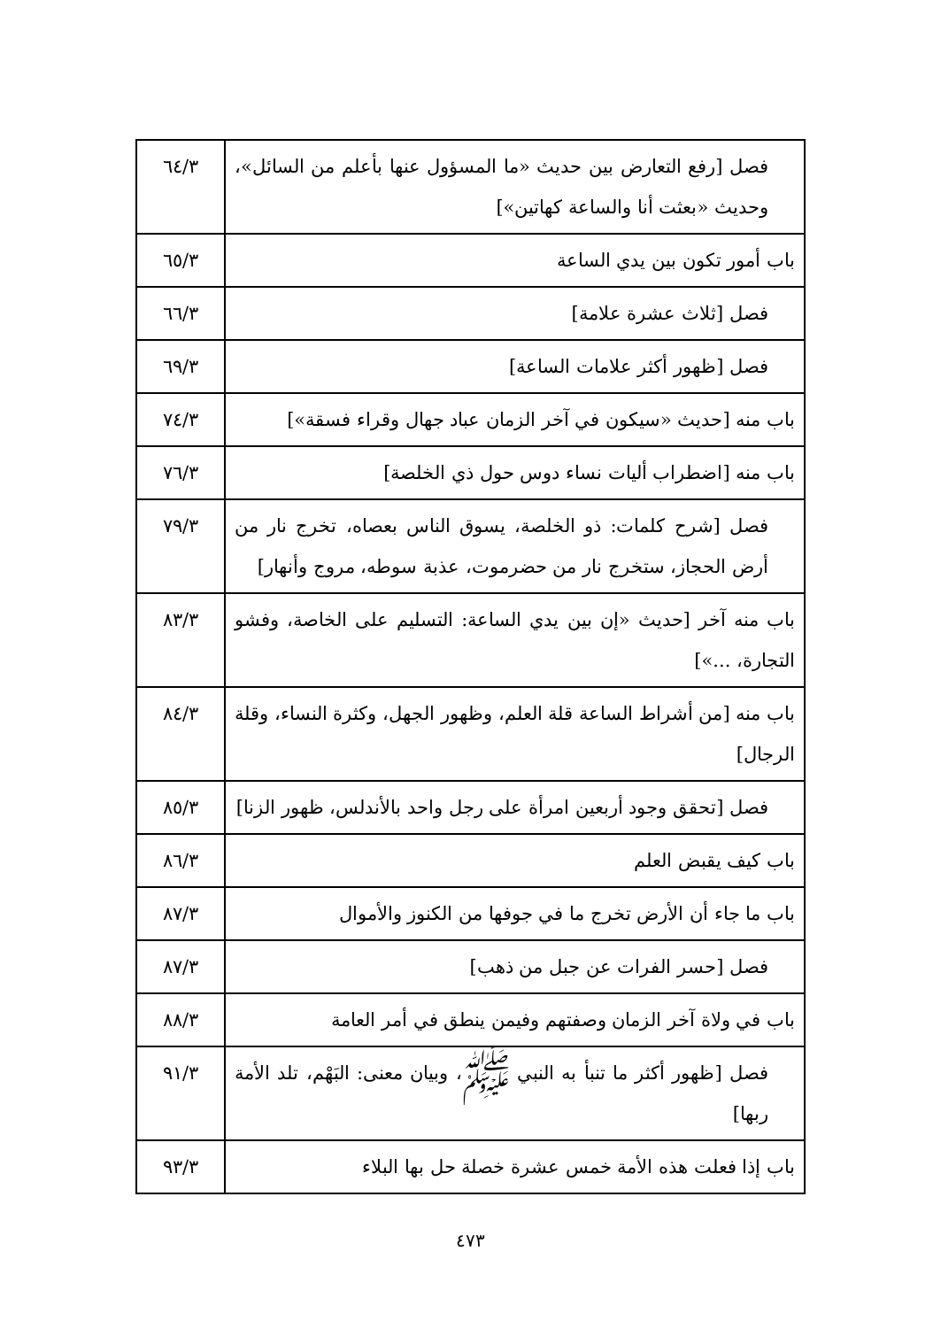| فصل [رفع التعارض بين حديث «ما المسؤول عنها بأعلم من السائل»، وحديث «بعثت أنا والساعة كهاتين»] | ٦٤/٣ |
| باب أمور تكون بين يدي الساعة | ٦٥/٣ |
| فصل [ثلاث عشرة علامة] | ٦٦/٣ |
| فصل [ظهور أكثر علامات الساعة] | ٦٩/٣ |
| باب منه [حديث «سيكون في آخر الزمان عباد جهال وقراء فسقة»] | ٧٤/٣ |
| باب منه [اضطراب أليات نساء دوس حول ذي الخلصة] | ٧٦/٣ |
| فصل [شرح كلمات: ذو الخلصة، يسوق الناس بعصاه، تخرج نار من أرض الحجاز، ستخرج نار من حضرموت، عذبة سوطه، مروج وأنهار] | ٧٩/٣ |
| باب منه آخر [حديث «إن بين يدي الساعة: التسليم على الخاصة، وفشو التجارة، ...»] | ٨٣/٣ |
| باب منه [من أشراط الساعة قلة العلم، وظهور الجهل، وكثرة النساء، وقلة الرجال] | ٨٤/٣ |
| فصل [تحقق وجود أربعين امرأة على رجل واحد بالأندلس، ظهور الزنا] | ٨٥/٣ |
| باب كيف يقبض العلم | ٨٦/٣ |
| باب ما جاء أن الأرض تخرج ما في جوفها من الكنوز والأموال | ٨٧/٣ |
| فصل [حسر الفرات عن جبل من ذهب] | ٨٧/٣ |
| باب في ولاة آخر الزمان وصفتهم وفيمن ينطق في أمر العامة | ٨٨/٣ |
| فصل [ظهور أكثر ما تنبأ به النبي ﷺ، وبيان معنى: البَهْم، تلد الأمة ربها] | ٩١/٣ |
| باب إذا فعلت هذه الأمة خمس عشرة خصلة حل بها البلاء | ٩٣/٣ |
٤٧٣